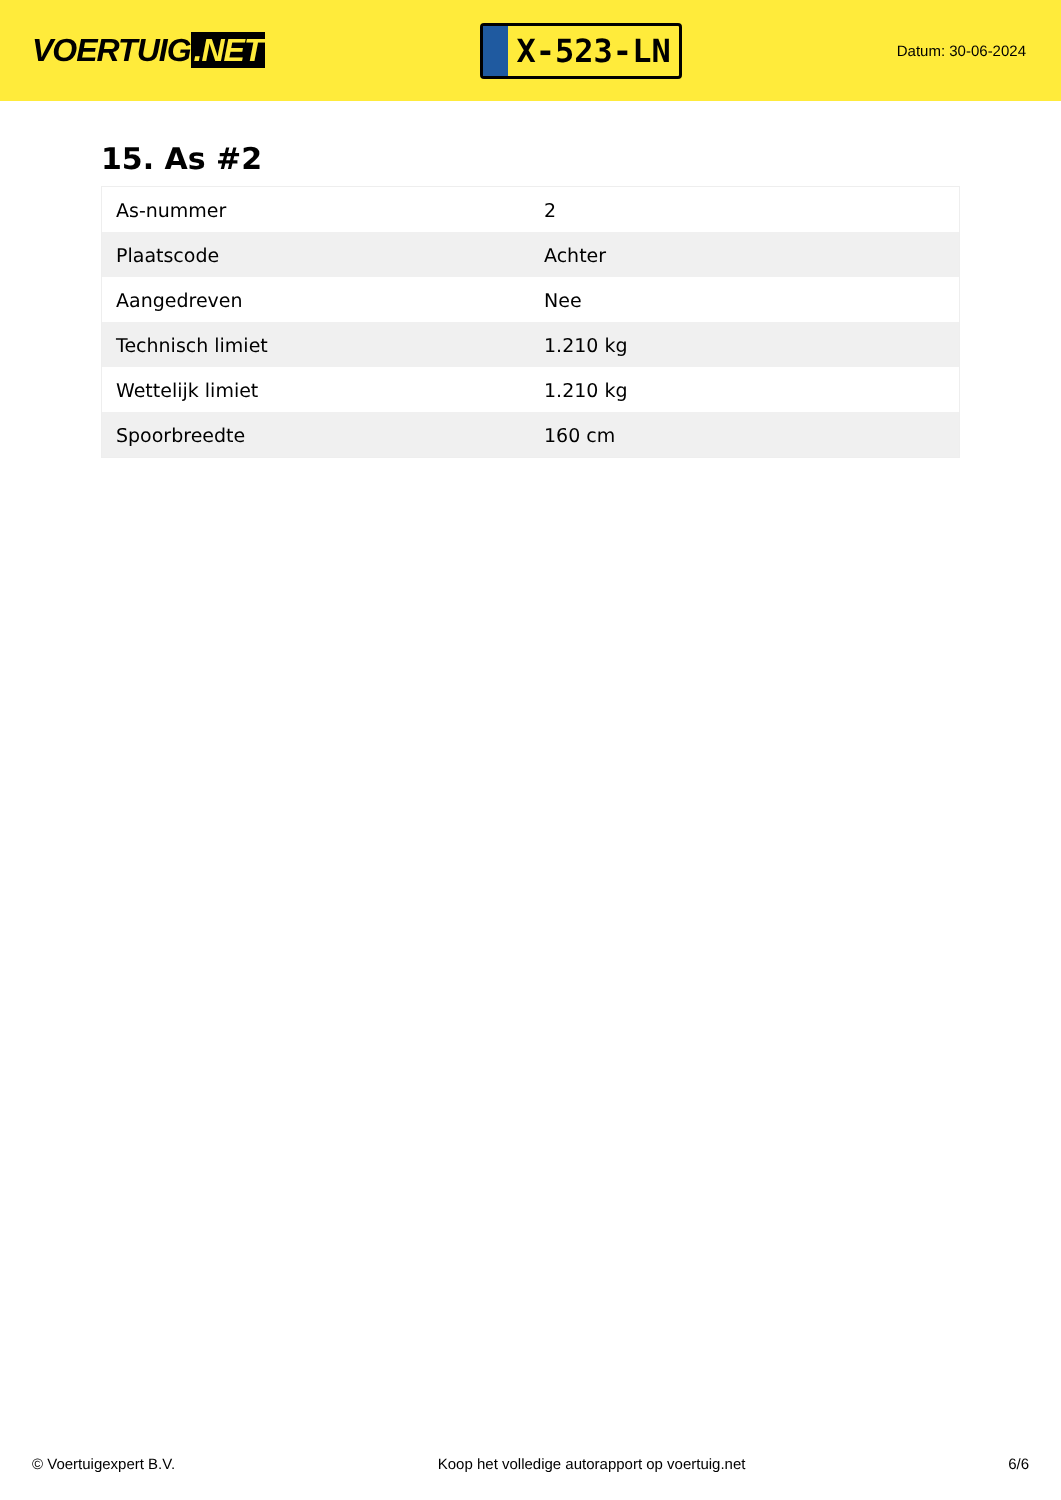VOERTUIG.NET
X-523-LN
Datum: 30-06-2024
15. As #2
| As-nummer | 2 |
| Plaatscode | Achter |
| Aangedreven | Nee |
| Technisch limiet | 1.210 kg |
| Wettelijk limiet | 1.210 kg |
| Spoorbreedte | 160 cm |
© Voertuigexpert B.V. Koop het volledige autorapport op voertuig.net 6/6